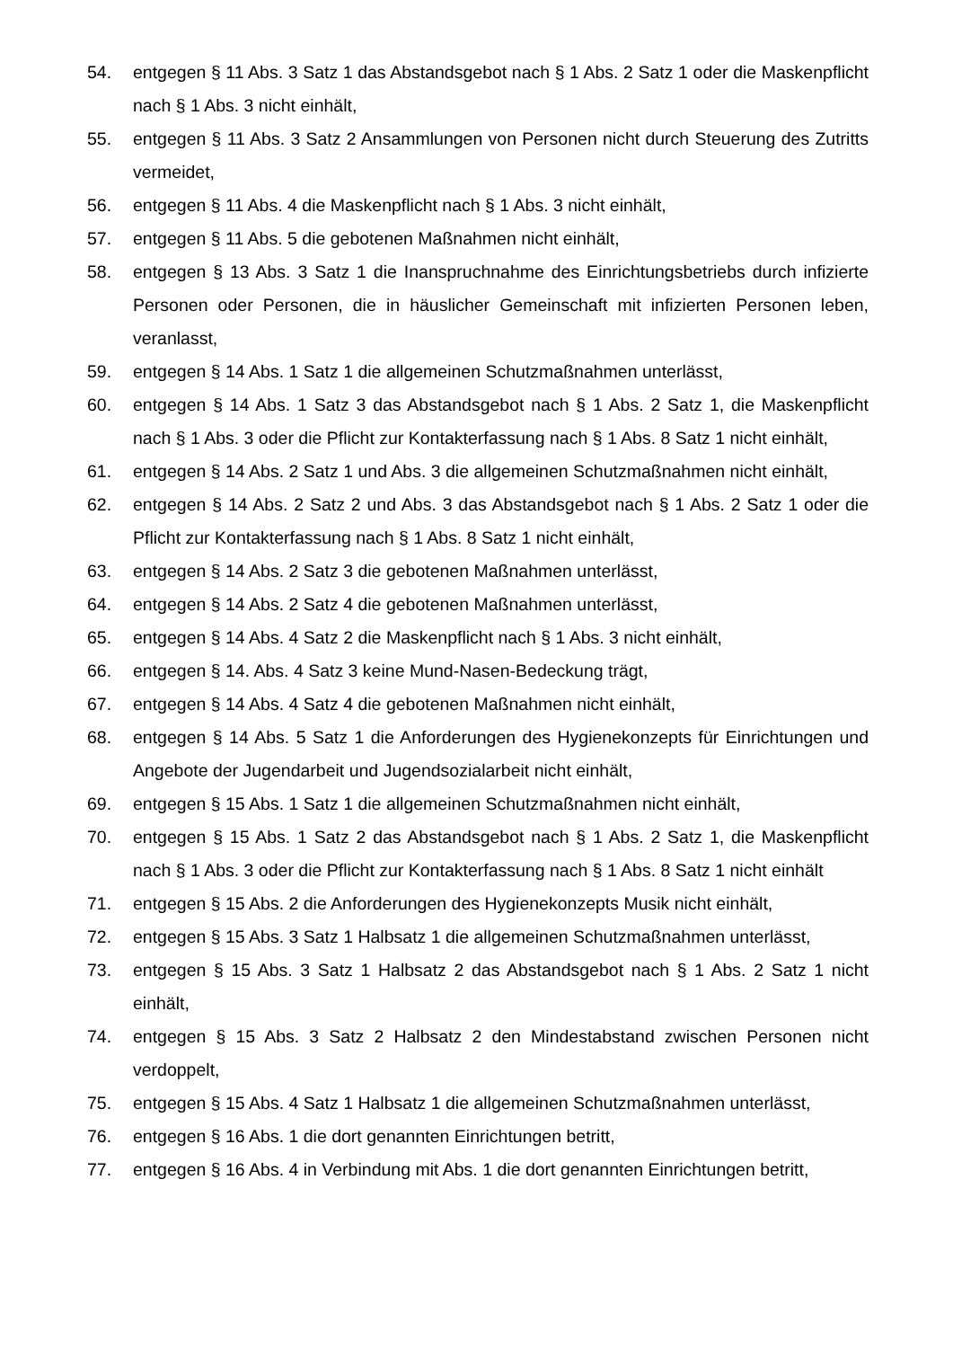54. entgegen § 11 Abs. 3 Satz 1 das Abstandsgebot nach § 1 Abs. 2 Satz 1 oder die Maskenpflicht nach § 1 Abs. 3 nicht einhält,
55. entgegen § 11 Abs. 3 Satz 2 Ansammlungen von Personen nicht durch Steuerung des Zutritts vermeidet,
56. entgegen § 11 Abs. 4 die Maskenpflicht nach § 1 Abs. 3 nicht einhält,
57. entgegen § 11 Abs. 5 die gebotenen Maßnahmen nicht einhält,
58. entgegen § 13 Abs. 3 Satz 1 die Inanspruchnahme des Einrichtungsbetriebs durch infizierte Personen oder Personen, die in häuslicher Gemeinschaft mit infizierten Personen leben, veranlasst,
59. entgegen § 14 Abs. 1 Satz 1 die allgemeinen Schutzmaßnahmen unterlässt,
60. entgegen § 14 Abs. 1 Satz 3 das Abstandsgebot nach § 1 Abs. 2 Satz 1, die Maskenpflicht nach § 1 Abs. 3 oder die Pflicht zur Kontakterfassung nach § 1 Abs. 8 Satz 1 nicht einhält,
61. entgegen § 14 Abs. 2 Satz 1 und Abs. 3 die allgemeinen Schutzmaßnahmen nicht einhält,
62. entgegen § 14 Abs. 2 Satz 2 und Abs. 3 das Abstandsgebot nach § 1 Abs. 2 Satz 1 oder die Pflicht zur Kontakterfassung nach § 1 Abs. 8 Satz 1 nicht einhält,
63. entgegen § 14 Abs. 2 Satz 3 die gebotenen Maßnahmen unterlässt,
64. entgegen § 14 Abs. 2 Satz 4 die gebotenen Maßnahmen unterlässt,
65. entgegen § 14 Abs. 4 Satz 2 die Maskenpflicht nach § 1 Abs. 3 nicht einhält,
66. entgegen § 14. Abs. 4 Satz 3 keine Mund-Nasen-Bedeckung trägt,
67. entgegen § 14 Abs. 4 Satz 4 die gebotenen Maßnahmen nicht einhält,
68. entgegen § 14 Abs. 5 Satz 1 die Anforderungen des Hygienekonzepts für Einrichtungen und Angebote der Jugendarbeit und Jugendsozialarbeit nicht einhält,
69. entgegen § 15 Abs. 1 Satz 1 die allgemeinen Schutzmaßnahmen nicht einhält,
70. entgegen § 15 Abs. 1 Satz 2 das Abstandsgebot nach § 1 Abs. 2 Satz 1, die Maskenpflicht nach § 1 Abs. 3 oder die Pflicht zur Kontakterfassung nach § 1 Abs. 8 Satz 1 nicht einhält
71. entgegen § 15 Abs. 2 die Anforderungen des Hygienekonzepts Musik nicht einhält,
72. entgegen § 15 Abs. 3 Satz 1 Halbsatz 1 die allgemeinen Schutzmaßnahmen unterlässt,
73. entgegen § 15 Abs. 3 Satz 1 Halbsatz 2 das Abstandsgebot nach § 1 Abs. 2 Satz 1 nicht einhält,
74. entgegen § 15 Abs. 3 Satz 2 Halbsatz 2 den Mindestabstand zwischen Personen nicht verdoppelt,
75. entgegen § 15 Abs. 4 Satz 1 Halbsatz 1 die allgemeinen Schutzmaßnahmen unterlässt,
76. entgegen § 16 Abs. 1 die dort genannten Einrichtungen betritt,
77. entgegen § 16 Abs. 4 in Verbindung mit Abs. 1 die dort genannten Einrichtungen betritt,